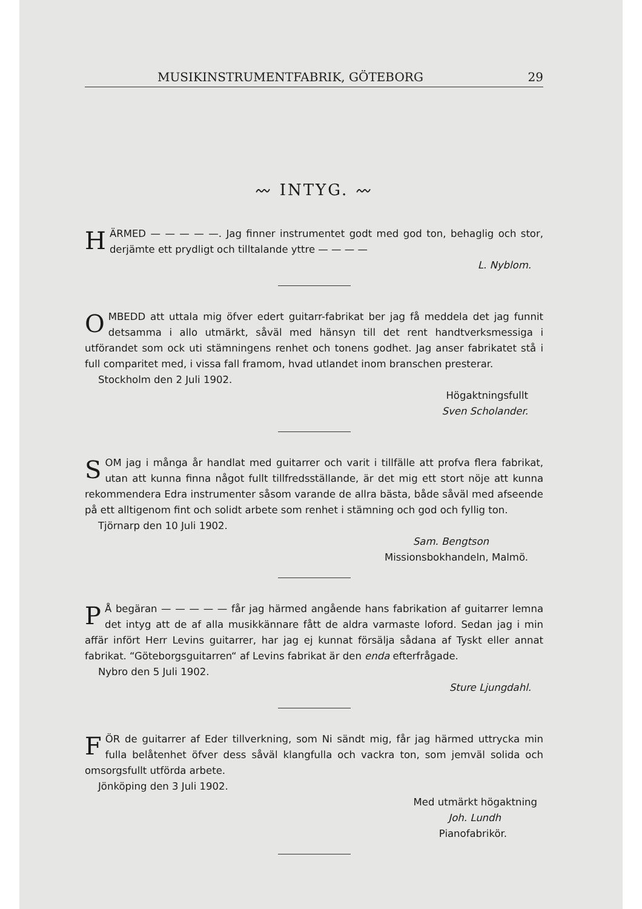MUSIKINSTRUMENTFABRIK, GÖTEBORG 29
〰 INTYG. 〰
HÄRMED — — — — —. Jag finner instrumentet godt med god ton, behaglig och stor, derjämte ett prydligt och tilltalande yttre — — — —
L. Nyblom.
OMBEDD att uttala mig öfver edert guitarr-fabrikat ber jag få meddela det jag funnit detsamma i allo utmärkt, såväl med hänsyn till det rent handtverksmessiga i utförandet som ock uti stämningens renhet och tonens godhet. Jag anser fabrikatet stå i full comparitet med, i vissa fall framom, hvad utlandet inom branschen presterar.
Stockholm den 2 Juli 1902.
Högaktningsfullt
Sven Scholander.
SOM jag i många år handlat med guitarrer och varit i tillfälle att profva flera fabrikat, utan att kunna finna något fullt tillfredsställande, är det mig ett stort nöje att kunna rekommendera Edra instrumenter såsom varande de allra bästa, både såväl med afseende på ett alltigenom fint och solidt arbete som renhet i stämning och god och fyllig ton.
Tjörnarp den 10 Juli 1902.
Sam. Bengtson
Missionsbokhandeln, Malmö.
PÅ begäran — — — — — får jag härmed angående hans fabrikation af guitarrer lemna det intyg att de af alla musikkännare fått de aldra varmaste loford. Sedan jag i min affär infört Herr Levins guitarrer, har jag ej kunnat försälja sådana af Tyskt eller annat fabrikat. “Göteborgsguitarren“ af Levins fabrikat är den enda efterfrågade.
Nybro den 5 Juli 1902.
Sture Ljungdahl.
FÖR de guitarrer af Eder tillverkning, som Ni sändt mig, får jag härmed uttrycka min fulla belåtenhet öfver dess såväl klangfulla och vackra ton, som jemväl solida och omsorgsfullt utförda arbete.
Jönköping den 3 Juli 1902.
Med utmärkt högaktning
Joh. Lundh
Pianofabrikör.